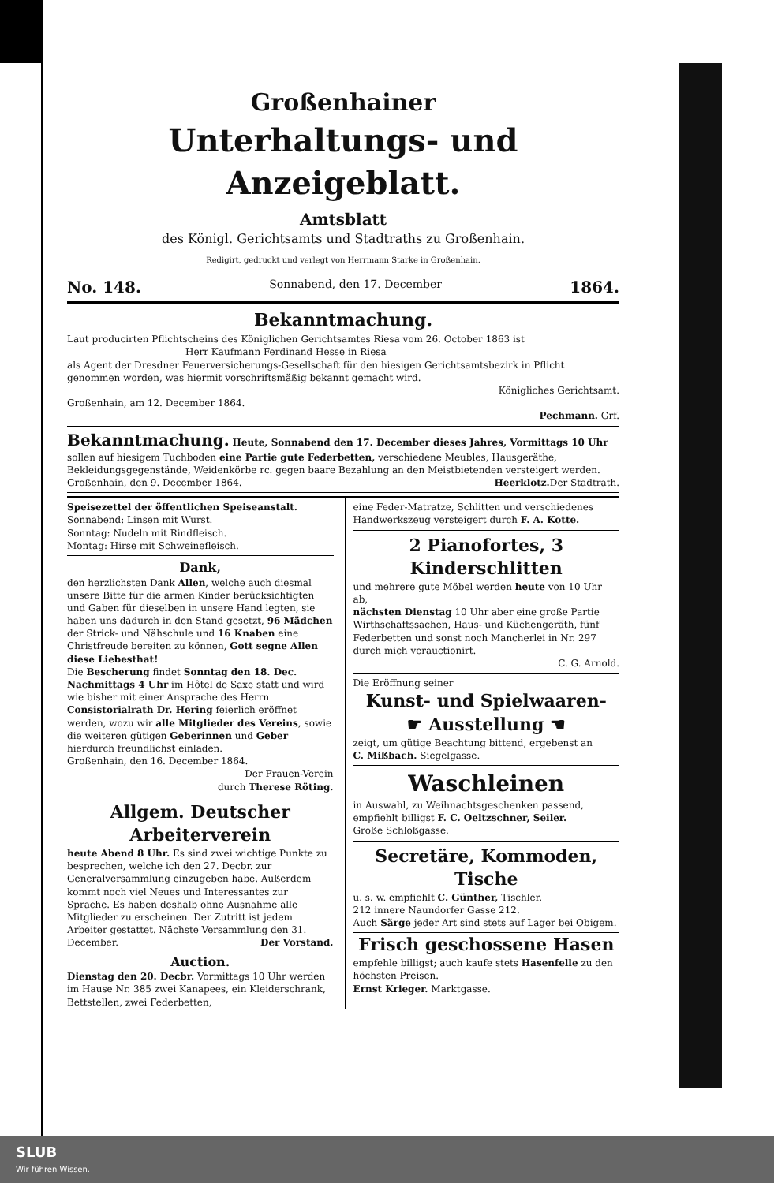Großenhainer
Unterhaltungs- und Anzeigeblatt.
Amtsblatt
des Königl. Gerichtsamts und Stadtraths zu Großenhain.
Redigirt, gedruckt und verlegt von Herrmann Starke in Großenhain.
No. 148. Sonnabend, den 17. December 1864.
Bekanntmachung.
Laut producirten Pflichtscheins des Königlichen Gerichtsamtes Riesa vom 26. October 1863 ist
Herr Kaufmann Ferdinand Hesse in Riesa
als Agent der Dresdner Feuerversicherungs-Gesellschaft für den hiesigen Gerichtsamtsbezirk in Pflicht genommen worden, was hiermit vorschriftsmäßig bekannt gemacht wird.
Königliches Gerichtsamt.
Großenhain, am 12. December 1864.
Pechmann. Grf.
Bekanntmachung. Heute, Sonnabend den 17. December dieses Jahres, Vormittags 10 Uhr sollen auf hiesigem Tuchboden eine Partie gute Federbetten, verschiedene Meubles, Hausgeräthe, Bekleidungsgegenstände, Weidenkörbe rc. gegen baare Bezahlung an den Meistbietenden versteigert werden. Der Stadtrath.
Großenhain, den 9. December 1864. Heerklotz.
Speisezettel der öffentlichen Speiseanstalt.
Sonnabend: Linsen mit Wurst.
Sonntag: Nudeln mit Rindfleisch.
Montag: Hirse mit Schweinefleisch.
Dank,
den herzlichsten Dank Allen, welche auch diesmal unsere Bitte für die armen Kinder berücksichtigten und Gaben für dieselben in unsere Hand legten, sie haben uns dadurch in den Stand gesetzt, 96 Mädchen der Strick- und Nähschule und 16 Knaben eine Christfreude bereiten zu können, Gott segne Allen diese Liebesthat!
Die Bescherung findet Sonntag den 18. Dec. Nachmittags 4 Uhr im Hôtel de Saxe statt und wird wie bisher mit einer Ansprache des Herrn Consistorialrath Dr. Hering feierlich eröffnet werden, wozu wir alle Mitglieder des Vereins, sowie die weiteren gütigen Geberinnen und Geber hierdurch freundlichst einladen.
Großenhain, den 16. December 1864.
Der Frauen-Verein
durch Therese Röting.
Allgem. Deutscher Arbeiterverein
heute Abend 8 Uhr. Es sind zwei wichtige Punkte zu besprechen, welche ich den 27. Decbr. zur Generalversammlung einzugeben habe. Außerdem kommt noch viel Neues und Interessantes zur Sprache. Es haben deshalb ohne Ausnahme alle Mitglieder zu erscheinen. Der Zutritt ist jedem Arbeiter gestattet. Nächste Versammlung den 31. December. Der Vorstand.
Auction.
Dienstag den 20. Decbr. Vormittags 10 Uhr werden im Hause Nr. 385 zwei Kanapees, ein Kleiderschrank, Bettstellen, zwei Federbetten,
eine Feder-Matratze, Schlitten und verschiedenes Handwerkszeug versteigert durch F. A. Kotte.
2 Pianofortes, 3 Kinderschlitten
und mehrere gute Möbel werden heute von 10 Uhr ab,
nächsten Dienstag 10 Uhr aber eine große Partie Wirthschaftssachen, Haus- und Küchengeräth, fünf Federbetten und sonst noch Mancherlei in Nr. 297 durch mich verauctionirt.
C. G. Arnold.
Die Eröffnung seiner
Kunst- und Spielwaaren-
☛ Ausstellung ☚
zeigt, um gütige Beachtung bittend, ergebenst an
C. Mißbach. Siegelgasse.
Waschleinen
in Auswahl, zu Weihnachtsgeschenken passend, empfiehlt billigst F. C. Oeltzschner, Seiler.
Große Schloßgasse.
Secretäre, Kommoden, Tische
u. s. w. empfiehlt C. Günther, Tischler.
212 innere Naundorfer Gasse 212.
Auch Särge jeder Art sind stets auf Lager bei Obigem.
Frisch geschossene Hasen
empfehle billigst; auch kaufe stets Hasenfelle zu den höchsten Preisen.
Ernst Krieger. Marktgasse.
SLUB
Wir führen Wissen.